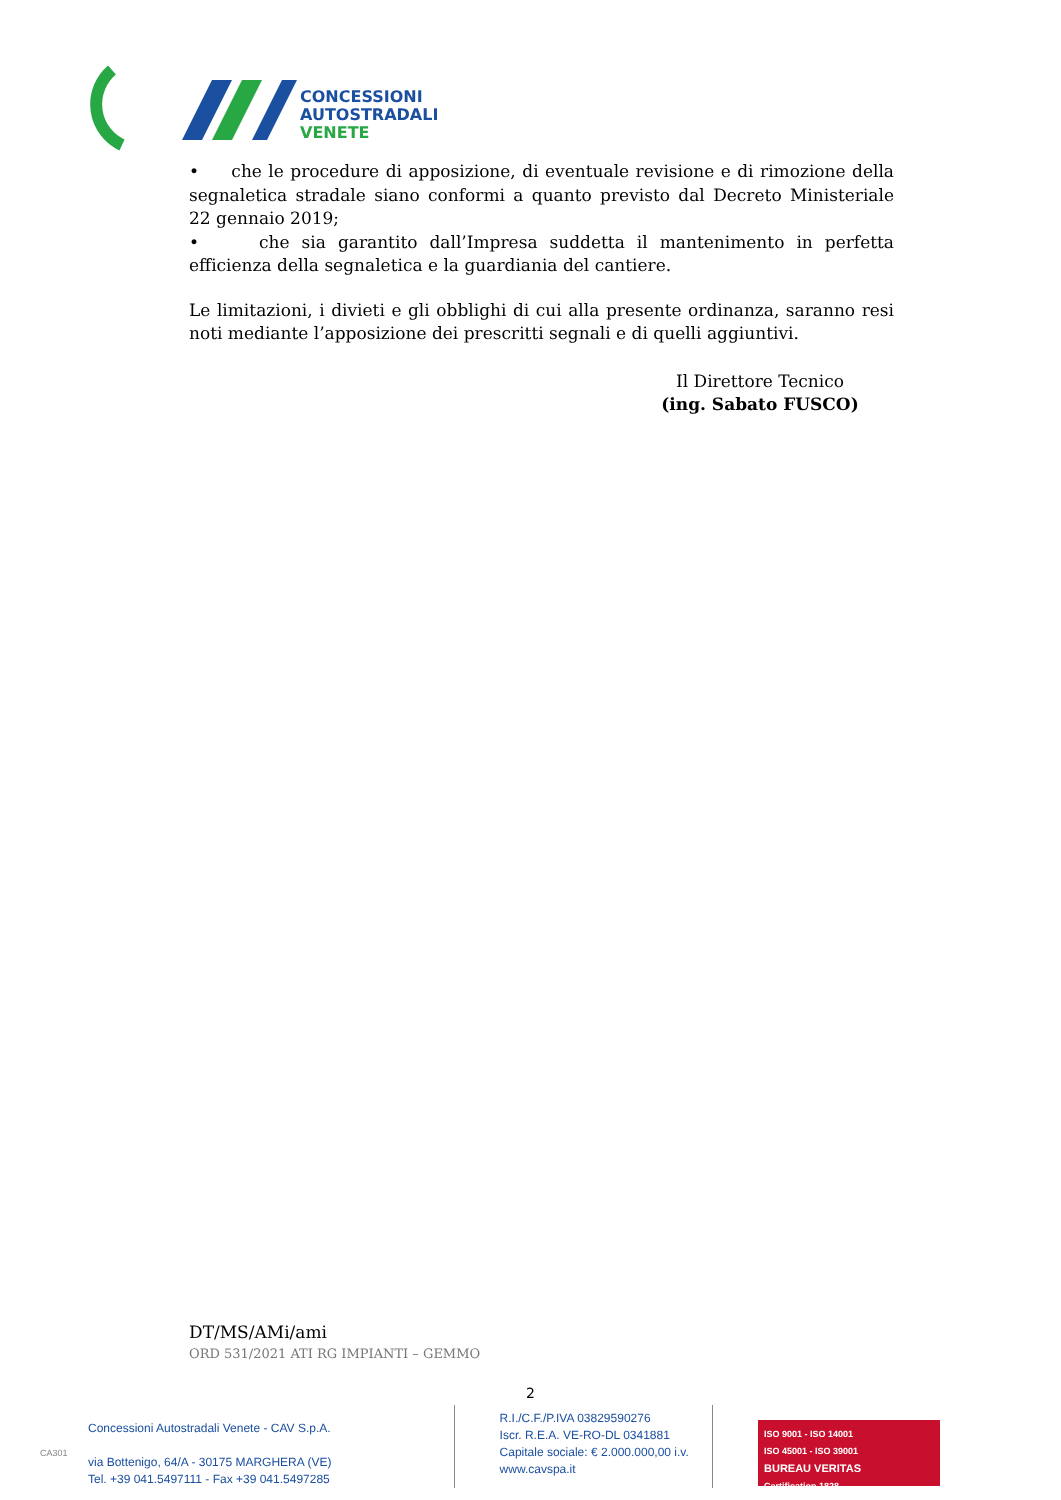CONCESSIONI
AUTOSTRADALI
VENETE
• che le procedure di apposizione, di eventuale revisione e di rimozione della segnaletica stradale siano conformi a quanto previsto dal Decreto Ministeriale 22 gennaio 2019;
• che sia garantito dall’Impresa suddetta il mantenimento in perfetta efficienza della segnaletica e la guardiania del cantiere.
Le limitazioni, i divieti e gli obblighi di cui alla presente ordinanza, saranno resi noti mediante l’apposizione dei prescritti segnali e di quelli aggiuntivi.
Il Direttore Tecnico
(ing. Sabato FUSCO)
DT/MS/AMi/ami
ORD 531/2021 ATI RG IMPIANTI – GEMMO
2
CA301
Concessioni Autostradali Venete - CAV S.p.A.
via Bottenigo, 64/A - 30175 MARGHERA (VE)
Tel. +39 041.5497111 - Fax +39 041.5497285
R.I./C.F./P.IVA 03829590276
Iscr. R.E.A. VE-RO-DL 0341881
Capitale sociale: € 2.000.000,00 i.v.
www.cavspa.it
ISO 9001 - ISO 14001
ISO 45001 - ISO 39001
BUREAU VERITAS
Certification 1828